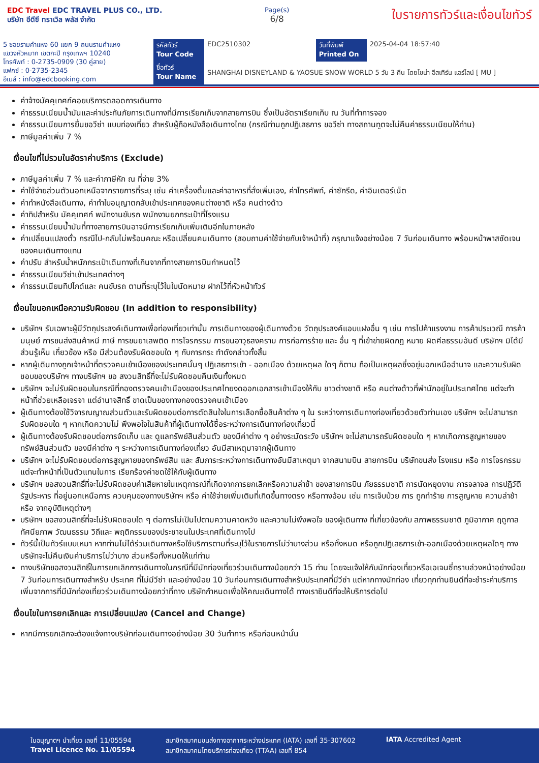EDC Travel EDC TRAVEL PLUS CO., LTD.
บริษัท อีดีซี ทราเวิล พลัส จำกัด
Page(s)
6/8
ใบรายการทัวร์และเงื่อนไขทัวร์
| 5 ซอยรามคำแหง 60 แยก 9 ถนนรามคำแหง แขวงหัวหมาก เขตกะปิ กรุงเทพฯ 10240 โทรศัพท์ : 0-2735-0909 (30 คู่สาย) แฟกซ์ : 0-2735-2345 อีเมล์ : info@edcbooking.com | รหัสทัวร์ Tour Code | EDC2510302 | วันที่พิมพ์ Printed On | 2025-04-04 18:57:40 |
| | ชื่อทัวร์ Tour Name | SHANGHAI DISNEYLAND & YAOSUE SNOW WORLD 5 วัน 3 คืน โดยไชน่า อีสเทิร์น แอร์ไลน์ [ MU ] | | |
ค่าจ้างมัคคุเทศก์คอยบริการตลอดการเดินทาง
ค่าธรรมเนียมน้ำมันและค่าประกันภัยการเดินทางที่มีการเรียกเก็บจากสายการบิน ซึ่งเป็นอัตราเรียกเก็บ ณ วันที่ทำการจอง
ค่าธรรมเนียมการยื่นขอวีซ่า แบบท่องเที่ยว สำหรับผู้ถือหนังสือเดินทางไทย (กรณีท่านถูกปฏิเสธการ ขอวีซ่า ทางสถานทูตจะไม่คืนค่าธรรมเนียมให้ท่าน)
ภาษีมูลค่าเพิ่ม 7 %
เงื่อนไขที่ไม่รวมในอัตราค่าบริการ (Exclude)
ภาษีมูลค่าเพิ่ม 7 % และค่าภาษีหัก ณ ที่จ่าย 3%
ค่าใช้จ่ายส่วนตัวนอกเหนือจากรายการที่ระบุ เช่น ค่าเครื่องดื่มและค่าอาหารที่สั่งเพิ่มเอง, ค่าโทรศัพท์, ค่าซักรีด, ค่าอินเตอร์เน็ต
ค่าทำหนังสือเดินทาง, ค่าทำใบอนุญาตกลับเข้าประเทศของคนต่างชาติ หรือ คนต่างด้าว
ค่าทิปสำหรับ มัคคุเทศก์ พนักงานขับรถ พนักงานยกกระเป๋าที่โรงแรม
ค่าธรรมเนียมน้ำมันที่ทางสายการบินอาจมีการเรียกเก็บเพิ่มเติมอีกในภายหลัง
ค่าเปลี่ยนแปลงตั๋ว กรณีไป-กลับไม่พร้อมคณะ หรือเปลี่ยนคนเดินทาง (สอบถามค่าใช้จ่ายกับเจ้าหน้าที่) กรุณาแจ้งอย่างน้อย 7 วันก่อนเดินทาง พร้อมหน้าพาสซัดเจนของคนเดินทางแทน
ค่าปรับ สำหรับน้ำหนักกระเป๋าเดินทางที่เกินจากที่ทางสายการบินกำหนดไว้
ค่าธรรมเนียมวีซ่าเข้าประเทศต่างๆ
ค่าธรรมเนียมทิปไกด์และ คนขับรถ ตามที่ระบุไว้ในใบนัดหมาย ฝากไว้ที่หัวหน้าทัวร์
เงื่อนไขนอกเหนือความรับผิดชอบ (In addition to responsibility)
บริษัทฯ รับเฉพาะผู้มีวัตถุประสงค์เดินทางเพื่อท่องเที่ยวเท่านั้น การเดินทางของผู้เดินทางด้วย วัตถุประสงค์แอบแฝงอื่น ๆ เช่น การไปค้าแรงงาน การค้าประเวณี การค้ามนุษย์ การขนส่งสินค้าหนี ภาษี การขนยาเสพติด การโจรกรรม การขนอาวุธสงคราม การก่อการร้าย และ อื่น ๆ ที่เข้าข่ายผิดกฎ หมาย ผิดศีลธรรมอันดี บริษัทฯ มิได้มีส่วนรู้เห็น เกี่ยวข้อง หรือ มีส่วนต้องรับผิดชอบใด ๆ กับการกระ ทำดังกล่าวทั้งสิ้น
หากผู้เดินทางถูกเจ้าหน้าที่ตรวจคนเข้าเมืองของประเทศนั้นๆ ปฏิเสธการเข้า - ออกเมือง ด้วยเหตุผล ใดๆ ก็ตาม ถือเป็นเหตุผลซึ่งอยู่นอกเหนืออำนาจ และความรับผิดชอบของบริษัทฯ ทางบริษัทฯ ขอ สงวนสิทธิ์ที่จะไม่รับผิดชอบคืนเงินทั้งหมด
บริษัทฯ จะไม่รับผิดชอบในกรณีที่กองตรวจคนเข้าเมืองของประเทศไทยงดออกเอกสารเข้าเมืองให้กับ ชาวต่างชาติ หรือ คนต่างด้าวที่พำนักอยู่ในประเทศไทย แต่จะทำหน้าที่ช่วยเหลือเจรจา แต่อำนาจสิทธิ์ ขาดเป็นของทางกองตรวจคนเข้าเมือง
ผู้เดินทางต้องใช้วิจารณญาณส่วนตัวและรับผิดชอบต่อการตัดสินใจในการเลือกซื้อสินค้าต่าง ๆ ใน ระหว่างการเดินทางท่องเที่ยวด้วยตัวท่านเอง บริษัทฯ จะไม่สามารถรับผิดชอบใด ๆ หากเกิดความไม่ พึงพอใจในสินค้าที่ผู้เดินทางได้ซื้อระหว่างการเดินทางท่องเที่ยวนี้
ผู้เดินทางต้องรับผิดชอบต่อการจัดเก็บ และ ดูแลทรัพย์สินส่วนตัว ของมีค่าต่าง ๆ อย่างระมัดระวัง บริษัทฯ จะไม่สามารถรับผิดชอบใด ๆ หากเกิดการสูญหายของ ทรัพย์สินส่วนตัว ของมีค่าต่าง ๆ ระหว่างการเดินทางท่องเที่ยว อันมีสาเหตุมาจากผู้เดินทาง
บริษัทฯ จะไม่รับผิดชอบต่อการสูญหายของทรัพย์สิน และ สัมภาระระหว่างการเดินทางอันมีสาเหตุมา จากสนามบิน สายการบิน บริษัทขนส่ง โรงแรม หรือ การโจรกรรม แต่จะทำหน้าที่เป็นตัวแทนในการ เรียกร้องค่าชดใช้ให้กับผู้เดินทาง
บริษัทฯ ขอสงวนสิทธิ์ที่จะไม่รับผิดชอบค่าเสียหายในเหตุการณ์ที่เกิดจากการยกเลิกหรือความล่าช้า ของสายการบิน ภัยธรรมชาติ การนัดหยุดงาน การจลาจล การปฏิวัติ รัฐประหาร ที่อยู่นอกเหนือการ ควบคุมของทางบริษัทฯ หรือ ค่าใช้จ่ายเพิ่มเติมที่เกิดขึ้นทางตรง หรือทางอ้อม เช่น การเจ็บป่วย การ ถูกทำร้าย การสูญหาย ความล่าช้า หรือ จากอุบัติเหตุต่างๆ
บริษัทฯ ขอสงวนสิทธิ์ที่จะไม่รับผิดชอบใด ๆ ต่อการไม่เป็นไปตามความคาดหวัง และความไม่พึงพอใจ ของผู้เดินทาง ที่เกี่ยวข้องกับ สภาพธรรมชาติ ภูมิอากาศ ฤดูกาล ทัศนียภาพ วัฒนธรรม วิถีและ พฤติกรรมของประชาชนในประเทศที่เดินทางไป
ทัวร์นี้เป็นทัวร์แบบเหมา หากท่านไม่ได้ร่วมเดินทางหรือใช้บริการตามที่ระบุไว้ในรายการไม่ว่าบางส่วน หรือทั้งหมด หรือถูกปฏิเสธการเข้า-ออกเมืองด้วยเหตุผลใดๆ ทางบริษัทจะไม่คืนเงินค่าบริการไม่ว่าบาง ส่วนหรือทั้งหมดให้แก่ท่าน
ทางบริษัทขอสงวนสิทธิ์ในการยกเลิกการเดินทางในกรณีที่มีนักท่องเที่ยวร่วมเดินทางน้อยกว่า 15 ท่าน โดยจะแจ้งให้กับนักท่องเที่ยวหรือเอเจนซี่ทราบล่วงหน้าอย่างน้อย 7 วันก่อนการเดินทางสำหรับ ประเทศ ที่ไม่มีวีซ่า และอย่างน้อย 10 วันก่อนการเดินทางสำหรับประเทศที่มีวีซ่า แต่หากทางนักท่อง เที่ยวทุกท่านยินดีที่จะชำระค่าบริการเพิ่มจากการที่มีนักท่องเที่ยวร่วมเดินทางน้อยกว่าที่ทาง บริษัทกำหนดเพื่อให้คณะเดินทางได้ ทางเรายินดีที่จะให้บริการต่อไป
เงื่อนไขในการยกเลิกและ การเปลี่ยนแปลง (Cancel and Change)
หากมีการยกเลิกจะต้องแจ้งทางบริษัทก่อนเดินทางอย่างน้อย 30 วันทำการ หรือก่อนหน้านั้น
ใบอนุญาตฯ นำเที่ยว เลขที่ 11/05594
Travel Licence No. 11/05594
สมาชิกสมาคมขนส่งทางอากาศระหว่างประเทศ (IATA) เลขที่ 35-307602
สมาชิกสมาคมไทยบริการท่องเที่ยว (TTAA) เลขที่ 854
IATA Accredited Agent